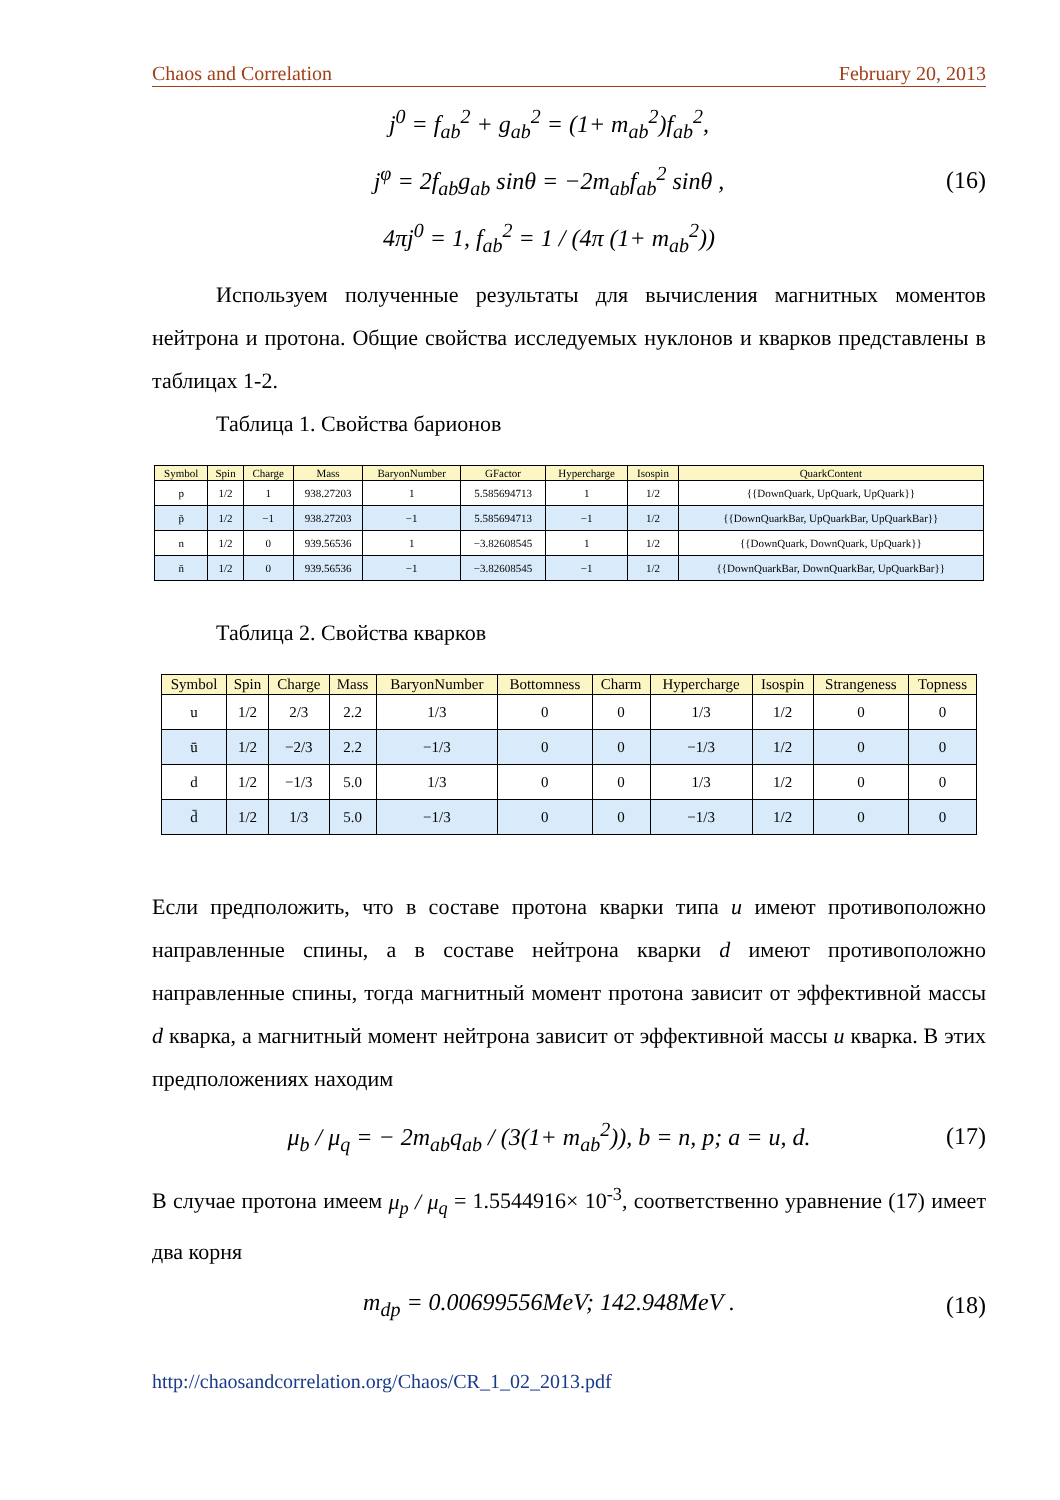Chaos and Correlation February 20, 2013
j<sup>0</sup> = f<sub>ab</sub><sup>2</sup> + g<sub>ab</sub><sup>2</sup> = (1+ m<sub>ab</sub><sup>2</sup>)f<sub>ab</sub><sup>2</sup>,
j<sup>φ</sup> = 2f<sub>ab</sub>g<sub>ab</sub> sinθ = −2m<sub>ab</sub>f<sub>ab</sub><sup>2</sup> sinθ ,
4πj<sup>0</sup> = 1, f<sub>ab</sub><sup>2</sup> = 1 / (4π (1+ m<sub>ab</sub><sup>2</sup>))
(16)
Используем полученные результаты для вычисления магнитных моментов нейтрона и протона. Общие свойства исследуемых нуклонов и кварков представлены в таблицах 1-2.
Таблица 1. Свойства барионов
| Symbol | Spin | Charge | Mass | BaryonNumber | GFactor | Hypercharge | Isospin | QuarkContent |
| --- | --- | --- | --- | --- | --- | --- | --- | --- |
| p | 1/2 | 1 | 938.27203 | 1 | 5.585694713 | 1 | 1/2 | {{DownQuark, UpQuark, UpQuark}} |
| p̄ | 1/2 | −1 | 938.27203 | −1 | 5.585694713 | −1 | 1/2 | {{DownQuarkBar, UpQuarkBar, UpQuarkBar}} |
| n | 1/2 | 0 | 939.56536 | 1 | −3.82608545 | 1 | 1/2 | {{DownQuark, DownQuark, UpQuark}} |
| n̄ | 1/2 | 0 | 939.56536 | −1 | −3.82608545 | −1 | 1/2 | {{DownQuarkBar, DownQuarkBar, UpQuarkBar}} |
Таблица 2. Свойства кварков
| Symbol | Spin | Charge | Mass | BaryonNumber | Bottomness | Charm | Hypercharge | Isospin | Strangeness | Topness |
| --- | --- | --- | --- | --- | --- | --- | --- | --- | --- | --- |
| u | 1/2 | 2/3 | 2.2 | 1/3 | 0 | 0 | 1/3 | 1/2 | 0 | 0 |
| ū | 1/2 | −2/3 | 2.2 | −1/3 | 0 | 0 | −1/3 | 1/2 | 0 | 0 |
| d | 1/2 | −1/3 | 5.0 | 1/3 | 0 | 0 | 1/3 | 1/2 | 0 | 0 |
| d̄ | 1/2 | 1/3 | 5.0 | −1/3 | 0 | 0 | −1/3 | 1/2 | 0 | 0 |
Если предположить, что в составе протона кварки типа u имеют противоположно направленные спины, а в составе нейтрона кварки d имеют противоположно направленные спины, тогда магнитный момент протона зависит от эффективной массы d кварка, а магнитный момент нейтрона зависит от эффективной массы u кварка. В этих предположениях находим
μ<sub>b</sub> / μ<sub>q</sub> = − 2m<sub>ab</sub>q<sub>ab</sub> / (3(1+ m<sub>ab</sub><sup>2</sup>)), b = n, p; a = u, d.
(17)
В случае протона имеем μ<sub>p</sub> / μ<sub>q</sub> = 1.5544916× 10<sup>-3</sup>, соответственно уравнение (17) имеет два корня
m<sub>dp</sub> = 0.00699556MeV; 142.948MeV .
(18)
http://chaosandcorrelation.org/Chaos/CR_1_02_2013.pdf